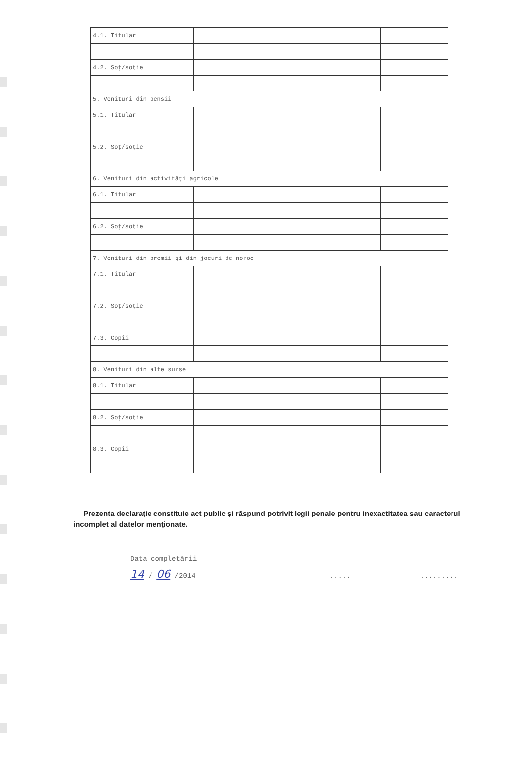| 4.1. Titular | | | |
| 4.2. Soţ/soţie | | | |
| 5. Venituri din pensii | | | |
| 5.1. Titular | | | |
| 5.2. Soţ/soţie | | | |
| 6. Venituri din activităţi agricole | | | |
| 6.1. Titular | | | |
| 6.2. Soţ/soţie | | | |
| 7. Venituri din premii şi din jocuri de noroc | | | |
| 7.1. Titular | | | |
| 7.2. Soţ/soţie | | | |
| 7.3. Copii | | | |
| 8. Venituri din alte surse | | | |
| 8.1. Titular | | | |
| 8.2. Soţ/soţie | | | |
| 8.3. Copii | | | |
Prezenta declaraţie constituie act public şi răspund potrivit legii penale pentru inexactitatea sau caracterul incomplet al datelor menţionate.
Data completării
14 / 06 /2014..............